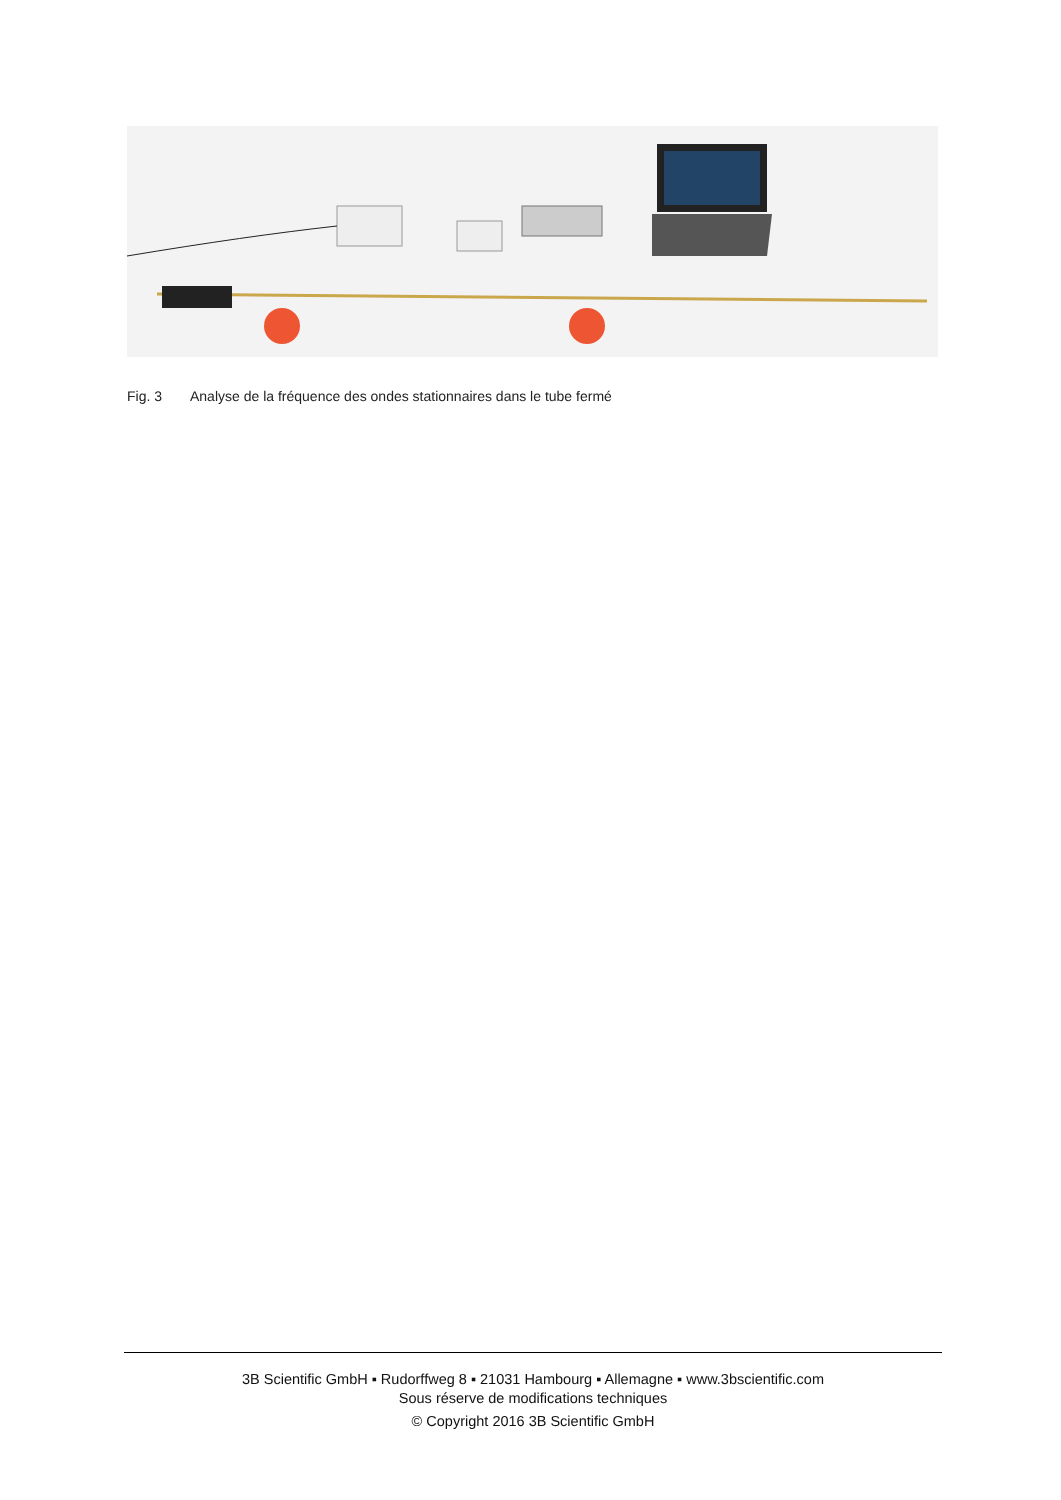Fig. 3 Analyse de la fréquence des ondes stationnaires dans le tube fermé
3B Scientific GmbH ▪ Rudorffweg 8 ▪ 21031 Hambourg ▪ Allemagne ▪ www.3bscientific.com
Sous réserve de modifications techniques
© Copyright 2016 3B Scientific GmbH